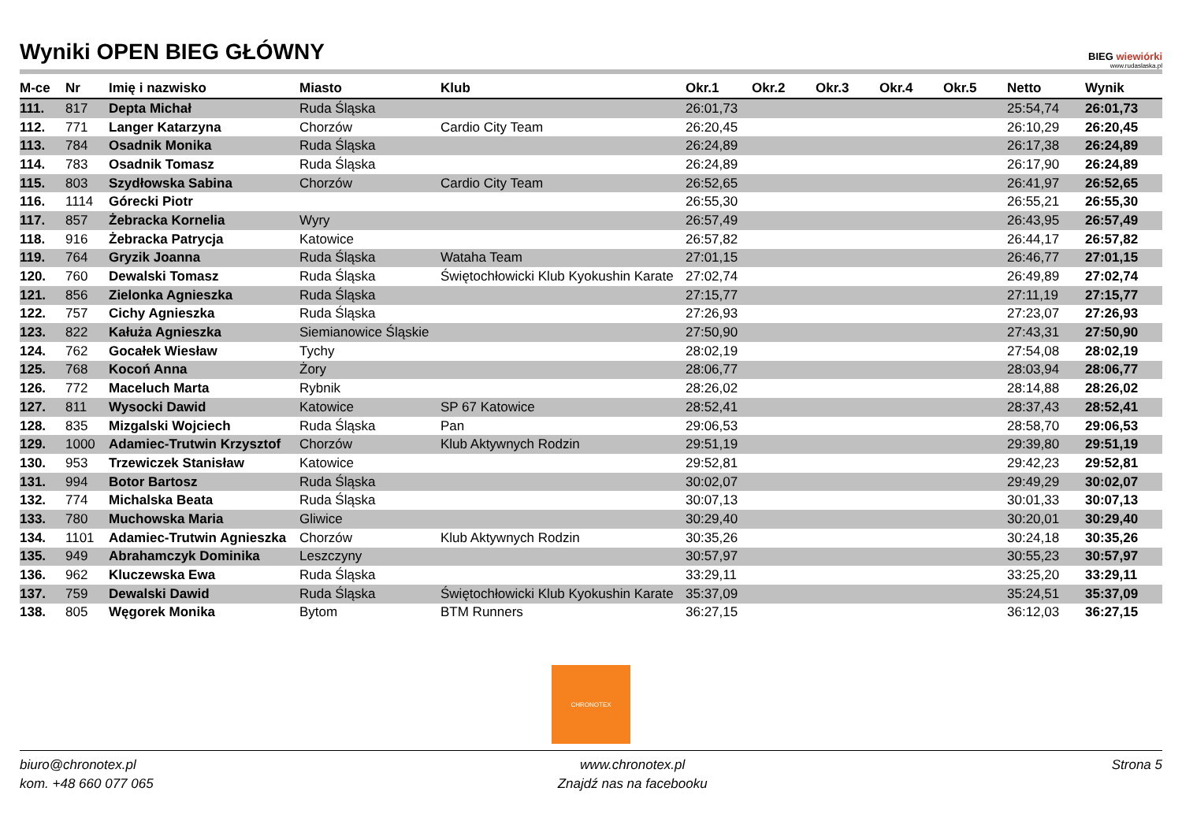Wyniki OPEN BIEG GŁÓWNY
BIEG wiewiórki
www.rudaslaska.pl
| M-ce | Nr | Imię i nazwisko | Miasto | Klub | Okr.1 | Okr.2 | Okr.3 | Okr.4 | Okr.5 | Netto | Wynik |
| --- | --- | --- | --- | --- | --- | --- | --- | --- | --- | --- | --- |
| 111. | 817 | Depta Michał | Ruda Śląska | | 26:01,73 | | | | | 25:54,74 | 26:01,73 |
| 112. | 771 | Langer Katarzyna | Chorzów | Cardio City Team | 26:20,45 | | | | | 26:10,29 | 26:20,45 |
| 113. | 784 | Osadnik Monika | Ruda Śląska | | 26:24,89 | | | | | 26:17,38 | 26:24,89 |
| 114. | 783 | Osadnik Tomasz | Ruda Śląska | | 26:24,89 | | | | | 26:17,90 | 26:24,89 |
| 115. | 803 | Szydłowska Sabina | Chorzów | Cardio City Team | 26:52,65 | | | | | 26:41,97 | 26:52,65 |
| 116. | 1114 | Górecki Piotr | | | 26:55,30 | | | | | 26:55,21 | 26:55,30 |
| 117. | 857 | Żebracka Kornelia | Wyry | | 26:57,49 | | | | | 26:43,95 | 26:57,49 |
| 118. | 916 | Żebracka Patrycja | Katowice | | 26:57,82 | | | | | 26:44,17 | 26:57,82 |
| 119. | 764 | Gryzik Joanna | Ruda Śląska | Wataha Team | 27:01,15 | | | | | 26:46,77 | 27:01,15 |
| 120. | 760 | Dewalski Tomasz | Ruda Śląska | Świętochłowicki Klub Kyokushin Karate | 27:02,74 | | | | | 26:49,89 | 27:02,74 |
| 121. | 856 | Zielonka Agnieszka | Ruda Śląska | | 27:15,77 | | | | | 27:11,19 | 27:15,77 |
| 122. | 757 | Cichy Agnieszka | Ruda Śląska | | 27:26,93 | | | | | 27:23,07 | 27:26,93 |
| 123. | 822 | Kałuża Agnieszka | Siemianowice Śląskie | | 27:50,90 | | | | | 27:43,31 | 27:50,90 |
| 124. | 762 | Gocałek Wiesław | Tychy | | 28:02,19 | | | | | 27:54,08 | 28:02,19 |
| 125. | 768 | Kocoń Anna | Żory | | 28:06,77 | | | | | 28:03,94 | 28:06,77 |
| 126. | 772 | Maceluch Marta | Rybnik | | 28:26,02 | | | | | 28:14,88 | 28:26,02 |
| 127. | 811 | Wysocki Dawid | Katowice | SP 67 Katowice | 28:52,41 | | | | | 28:37,43 | 28:52,41 |
| 128. | 835 | Mizgalski Wojciech | Ruda Śląska | Pan | 29:06,53 | | | | | 28:58,70 | 29:06,53 |
| 129. | 1000 | Adamiec-Trutwin Krzysztof | Chorzów | Klub Aktywnych Rodzin | 29:51,19 | | | | | 29:39,80 | 29:51,19 |
| 130. | 953 | Trzewiczek Stanisław | Katowice | | 29:52,81 | | | | | 29:42,23 | 29:52,81 |
| 131. | 994 | Botor Bartosz | Ruda Śląska | | 30:02,07 | | | | | 29:49,29 | 30:02,07 |
| 132. | 774 | Michalska Beata | Ruda Śląska | | 30:07,13 | | | | | 30:01,33 | 30:07,13 |
| 133. | 780 | Muchowska Maria | Gliwice | | 30:29,40 | | | | | 30:20,01 | 30:29,40 |
| 134. | 1101 | Adamiec-Trutwin Agnieszka | Chorzów | Klub Aktywnych Rodzin | 30:35,26 | | | | | 30:24,18 | 30:35,26 |
| 135. | 949 | Abrahamczyk Dominika | Leszczyny | | 30:57,97 | | | | | 30:55,23 | 30:57,97 |
| 136. | 962 | Kluczewska Ewa | Ruda Śląska | | 33:29,11 | | | | | 33:25,20 | 33:29,11 |
| 137. | 759 | Dewalski Dawid | Ruda Śląska | Świętochłowicki Klub Kyokushin Karate | 35:37,09 | | | | | 35:24,51 | 35:37,09 |
| 138. | 805 | Węgorek Monika | Bytom | BTM Runners | 36:27,15 | | | | | 36:12,03 | 36:27,15 |
CHRONOTEX
biuro@chronotex.pl
kom. +48 660 077 065
www.chronotex.pl
Znajdź nas na facebooku
Strona 5